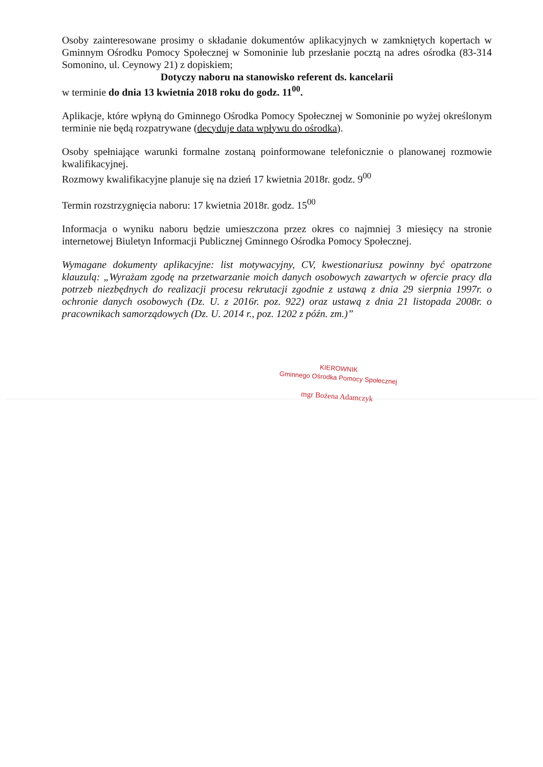Osoby zainteresowane prosimy o składanie dokumentów aplikacyjnych w zamkniętych kopertach w Gminnym Ośrodku Pomocy Społecznej w Somoninie lub przesłanie pocztą na adres ośrodka (83-314 Somonino, ul. Ceynowy 21) z dopiskiem;
Dotyczy naboru na stanowisko referent ds. kancelarii
w terminie do dnia 13 kwietnia 2018 roku do godz. 11<sup>00</sup>.
Aplikacje, które wpłyną do Gminnego Ośrodka Pomocy Społecznej w Somoninie po wyżej określonym terminie nie będą rozpatrywane (decyduje data wpływu do ośrodka).
Osoby spełniające warunki formalne zostaną poinformowane telefonicznie o planowanej rozmowie kwalifikacyjnej.
Rozmowy kwalifikacyjne planuje się na dzień 17 kwietnia 2018r. godz. 9<sup>00</sup>
Termin rozstrzygnięcia naboru: 17 kwietnia 2018r. godz. 15<sup>00</sup>
Informacja o wyniku naboru będzie umieszczona przez okres co najmniej 3 miesięcy na stronie internetowej Biuletyn Informacji Publicznej Gminnego Ośrodka Pomocy Społecznej.
Wymagane dokumenty aplikacyjne: list motywacyjny, CV, kwestionariusz powinny być opatrzone klauzulą: „Wyrażam zgodę na przetwarzanie moich danych osobowych zawartych w ofercie pracy dla potrzeb niezbędnych do realizacji procesu rekrutacji zgodnie z ustawą z dnia 29 sierpnia 1997r. o ochronie danych osobowych (Dz. U. z 2016r. poz. 922) oraz ustawą z dnia 21 listopada 2008r. o pracownikach samorządowych (Dz. U. 2014 r., poz. 1202 z późn. zm.)”
KIEROWNIK
Gminnego Ośrodka Pomocy Społecznej
mgr Bożena Adamczyk